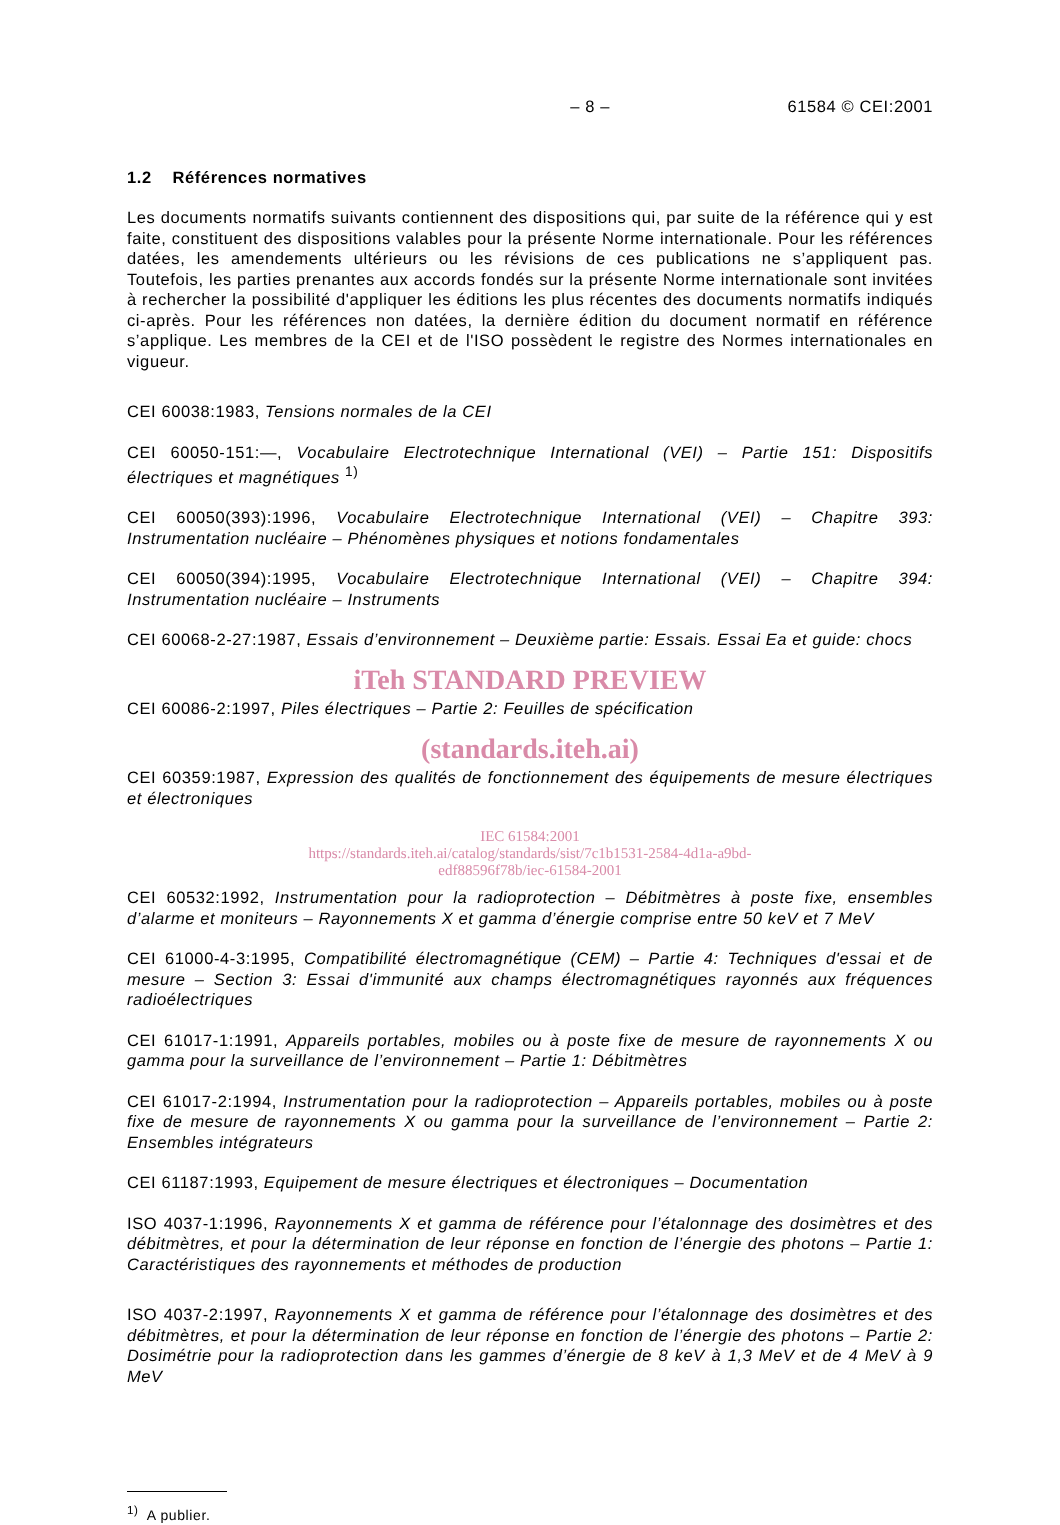– 8 – 61584 © CEI:2001
1.2 Références normatives
Les documents normatifs suivants contiennent des dispositions qui, par suite de la référence qui y est faite, constituent des dispositions valables pour la présente Norme internationale. Pour les références datées, les amendements ultérieurs ou les révisions de ces publications ne s’appliquent pas. Toutefois, les parties prenantes aux accords fondés sur la présente Norme internationale sont invitées à rechercher la possibilité d'appliquer les éditions les plus récentes des documents normatifs indiqués ci-après. Pour les références non datées, la dernière édition du document normatif en référence s’applique. Les membres de la CEI et de l'ISO possèdent le registre des Normes internationales en vigueur.
CEI 60038:1983, Tensions normales de la CEI
CEI 60050-151:—, Vocabulaire Electrotechnique International (VEI) – Partie 151: Dispositifs électriques et magnétiques <sup>1)</sup>
CEI 60050(393):1996, Vocabulaire Electrotechnique International (VEI) – Chapitre 393: Instrumentation nucléaire – Phénomènes physiques et notions fondamentales
CEI 60050(394):1995, Vocabulaire Electrotechnique International (VEI) – Chapitre 394: Instrumentation nucléaire – Instruments
CEI 60068-2-27:1987, Essais d’environnement – Deuxième partie: Essais. Essai Ea et guide: chocs
iTeh STANDARD PREVIEW
CEI 60086-2:1997, Piles électriques – Partie 2: Feuilles de spécification
(standards.iteh.ai)
CEI 60359:1987, Expression des qualités de fonctionnement des équipements de mesure électriques et électroniques
IEC 61584:2001
https://standards.iteh.ai/catalog/standards/sist/7c1b1531-2584-4d1a-a9bd-
edf88596f78b/iec-61584-2001
CEI 60532:1992, Instrumentation pour la radioprotection – Débitmètres à poste fixe, ensembles d’alarme et moniteurs – Rayonnements X et gamma d’énergie comprise entre 50 keV et 7 MeV
CEI 61000-4-3:1995, Compatibilité électromagnétique (CEM) – Partie 4: Techniques d'essai et de mesure – Section 3: Essai d'immunité aux champs électromagnétiques rayonnés aux fréquences radioélectriques
CEI 61017-1:1991, Appareils portables, mobiles ou à poste fixe de mesure de rayonne­ments X ou gamma pour la surveillance de l’environnement – Partie 1: Débitmètres
CEI 61017-2:1994, Instrumentation pour la radioprotection – Appareils portables, mobiles ou à poste fixe de mesure de rayonnements X ou gamma pour la surveillance de l’environnement – Partie 2: Ensembles intégrateurs
CEI 61187:1993, Equipement de mesure électriques et électroniques – Documentation
ISO 4037-1:1996, Rayonnements X et gamma de référence pour l’étalonnage des dosimètres et des débitmètres, et pour la détermination de leur réponse en fonction de l’énergie des photons – Partie 1: Caractéristiques des rayonnements et méthodes de production
ISO 4037-2:1997, Rayonnements X et gamma de référence pour l’étalonnage des dosimètres et des débitmètres, et pour la détermination de leur réponse en fonction de l’énergie des photons – Partie 2: Dosimétrie pour la radioprotection dans les gammes d’énergie de 8 keV à 1,3 MeV et de 4 MeV à 9 MeV
<sup>1)</sup> A publier.